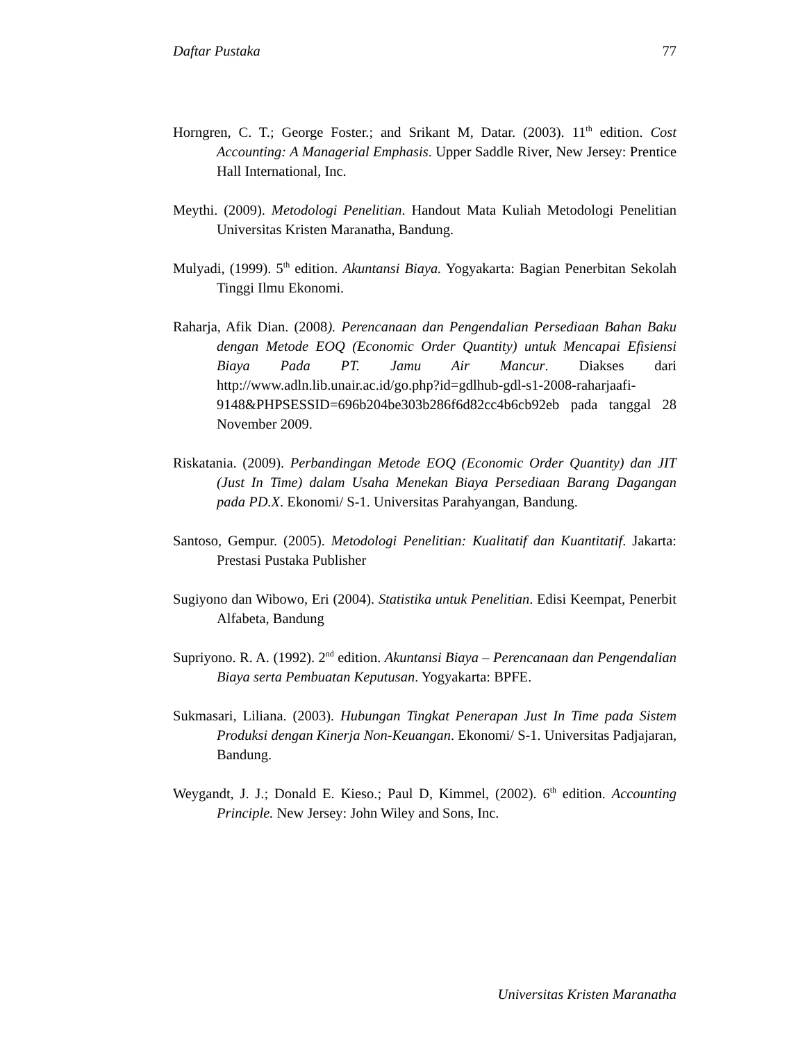Daftar Pustaka 77
Horngren, C. T.; George Foster.; and Srikant M, Datar. (2003). 11<sup>th</sup> edition. Cost Accounting: A Managerial Emphasis. Upper Saddle River, New Jersey: Prentice Hall International, Inc.
Meythi. (2009). Metodologi Penelitian. Handout Mata Kuliah Metodologi Penelitian Universitas Kristen Maranatha, Bandung.
Mulyadi, (1999). 5<sup>th</sup> edition. Akuntansi Biaya. Yogyakarta: Bagian Penerbitan Sekolah Tinggi Ilmu Ekonomi.
Raharja, Afik Dian. (2008). Perencanaan dan Pengendalian Persediaan Bahan Baku dengan Metode EOQ (Economic Order Quantity) untuk Mencapai Efisiensi Biaya Pada PT. Jamu Air Mancur. Diakses dari http://www.adln.lib.unair.ac.id/go.php?id=gdlhub-gdl-s1-2008-raharjaafi-9148&PHPSESSID=696b204be303b286f6d82cc4b6cb92eb pada tanggal 28 November 2009.
Riskatania. (2009). Perbandingan Metode EOQ (Economic Order Quantity) dan JIT (Just In Time) dalam Usaha Menekan Biaya Persediaan Barang Dagangan pada PD.X. Ekonomi/ S-1. Universitas Parahyangan, Bandung.
Santoso, Gempur. (2005). Metodologi Penelitian: Kualitatif dan Kuantitatif. Jakarta: Prestasi Pustaka Publisher
Sugiyono dan Wibowo, Eri (2004). Statistika untuk Penelitian. Edisi Keempat, Penerbit Alfabeta, Bandung
Supriyono. R. A. (1992). 2<sup>nd</sup> edition. Akuntansi Biaya – Perencanaan dan Pengendalian Biaya serta Pembuatan Keputusan. Yogyakarta: BPFE.
Sukmasari, Liliana. (2003). Hubungan Tingkat Penerapan Just In Time pada Sistem Produksi dengan Kinerja Non-Keuangan. Ekonomi/ S-1. Universitas Padjajaran, Bandung.
Weygandt, J. J.; Donald E. Kieso.; Paul D, Kimmel, (2002). 6<sup>th</sup> edition. Accounting Principle. New Jersey: John Wiley and Sons, Inc.
Universitas Kristen Maranatha